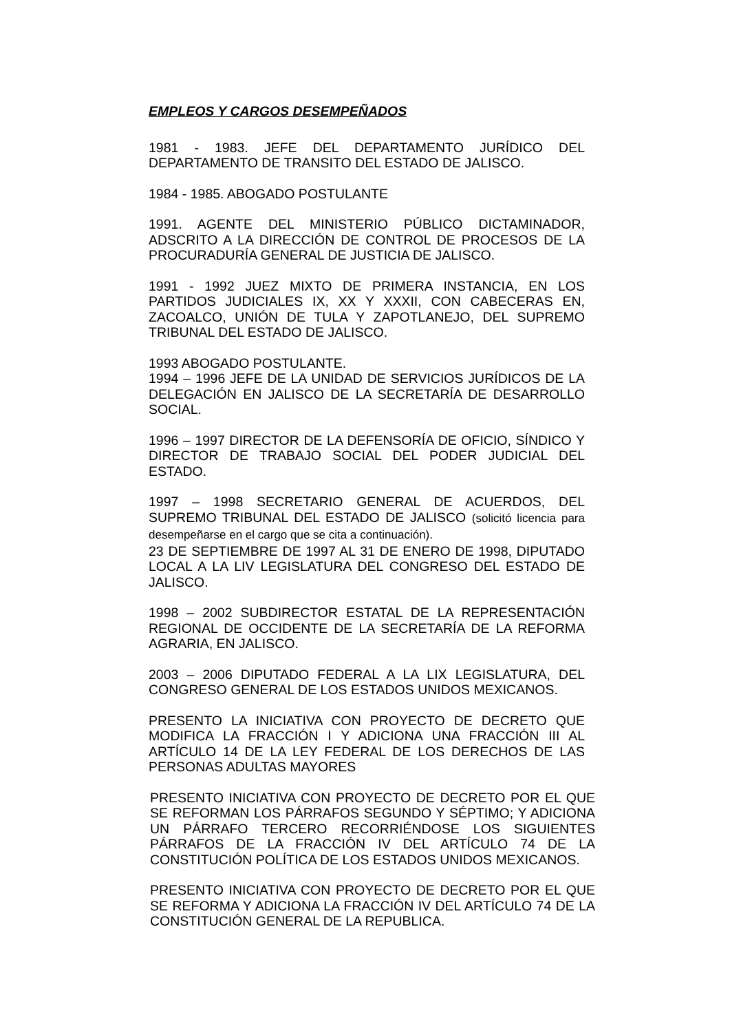EMPLEOS Y CARGOS DESEMPEÑADOS
1981 - 1983. JEFE DEL DEPARTAMENTO JURÍDICO DEL DEPARTAMENTO DE TRANSITO DEL ESTADO DE JALISCO.
1984 - 1985. ABOGADO POSTULANTE
1991. AGENTE DEL MINISTERIO PÚBLICO DICTAMINADOR, ADSCRITO A LA DIRECCIÓN DE CONTROL DE PROCESOS DE LA PROCURADURÍA GENERAL DE JUSTICIA DE JALISCO.
1991 - 1992 JUEZ MIXTO DE PRIMERA INSTANCIA, EN LOS PARTIDOS JUDICIALES IX, XX Y XXXII, CON CABECERAS EN, ZACOALCO, UNIÓN DE TULA Y ZAPOTLANEJO, DEL SUPREMO TRIBUNAL DEL ESTADO DE JALISCO.
1993 ABOGADO POSTULANTE.
1994 – 1996 JEFE DE LA UNIDAD DE SERVICIOS JURÍDICOS DE LA DELEGACIÓN EN JALISCO DE LA SECRETARÍA DE DESARROLLO SOCIAL.
1996 – 1997 DIRECTOR DE LA DEFENSORÍA DE OFICIO, SÍNDICO Y DIRECTOR DE TRABAJO SOCIAL DEL PODER JUDICIAL DEL ESTADO.
1997 – 1998 SECRETARIO GENERAL DE ACUERDOS, DEL SUPREMO TRIBUNAL DEL ESTADO DE JALISCO (solicitó licencia para desempeñarse en el cargo que se cita a continuación).
23 DE SEPTIEMBRE DE 1997 AL 31 DE ENERO DE 1998, DIPUTADO LOCAL A LA LIV LEGISLATURA DEL CONGRESO DEL ESTADO DE JALISCO.
1998 – 2002 SUBDIRECTOR ESTATAL DE LA REPRESENTACIÓN REGIONAL DE OCCIDENTE DE LA SECRETARÍA DE LA REFORMA AGRARIA, EN JALISCO.
2003 – 2006 DIPUTADO FEDERAL A LA LIX LEGISLATURA, DEL CONGRESO GENERAL DE LOS ESTADOS UNIDOS MEXICANOS.
PRESENTO LA INICIATIVA CON PROYECTO DE DECRETO QUE MODIFICA LA FRACCIÓN I Y ADICIONA UNA FRACCIÓN III AL ARTÍCULO 14 DE LA LEY FEDERAL DE LOS DERECHOS DE LAS PERSONAS ADULTAS MAYORES
PRESENTO INICIATIVA CON PROYECTO DE DECRETO POR EL QUE SE REFORMAN LOS PÁRRAFOS SEGUNDO Y SÉPTIMO; Y ADICIONA UN PÁRRAFO TERCERO RECORRIÉNDOSE LOS SIGUIENTES PÁRRAFOS DE LA FRACCIÓN IV DEL ARTÍCULO 74 DE LA CONSTITUCIÓN POLÍTICA DE LOS ESTADOS UNIDOS MEXICANOS.
PRESENTO INICIATIVA CON PROYECTO DE DECRETO POR EL QUE SE REFORMA Y ADICIONA LA FRACCIÓN IV DEL ARTÍCULO 74 DE LA CONSTITUCIÓN GENERAL DE LA REPUBLICA.